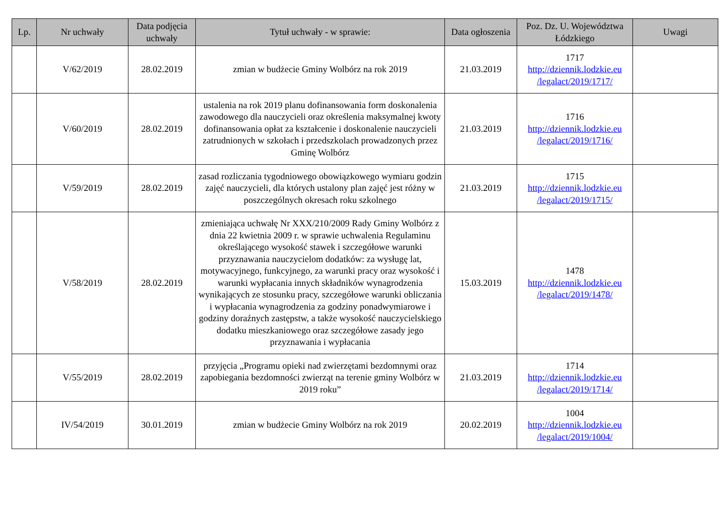| Lp. | Nr uchwały | Data podjęcia uchwały | Tytuł uchwały - w sprawie: | Data ogłoszenia | Poz. Dz. U. Województwa Łódzkiego | Uwagi |
| --- | --- | --- | --- | --- | --- | --- |
| | V/62/2019 | 28.02.2019 | zmian w budżecie Gminy Wolbórz na rok 2019 | 21.03.2019 | 1717 http://dziennik.lodzkie.eu /legalact/2019/1717/ | |
| | V/60/2019 | 28.02.2019 | ustalenia na rok 2019 planu dofinansowania form doskonalenia zawodowego dla nauczycieli oraz określenia maksymalnej kwoty dofinansowania opłat za kształcenie i doskonalenie nauczycieli zatrudnionych w szkołach i przedszkolach prowadzonych przez Gminę Wolbórz | 21.03.2019 | 1716 http://dziennik.lodzkie.eu /legalact/2019/1716/ | |
| | V/59/2019 | 28.02.2019 | zasad rozliczania tygodniowego obowiązkowego wymiaru godzin zajęć nauczycieli, dla których ustalony plan zajęć jest różny w poszczególnych okresach roku szkolnego | 21.03.2019 | 1715 http://dziennik.lodzkie.eu /legalact/2019/1715/ | |
| | V/58/2019 | 28.02.2019 | zmieniająca uchwałę Nr XXX/210/2009 Rady Gminy Wolbórz z dnia 22 kwietnia 2009 r. w sprawie uchwalenia Regulaminu określającego wysokość stawek i szczegółowe warunki przyznawania nauczycielom dodatków: za wysługę lat, motywacyjnego, funkcyjnego, za warunki pracy oraz wysokość i warunki wypłacania innych składników wynagrodzenia wynikających ze stosunku pracy, szczegółowe warunki obliczania i wypłacania wynagrodzenia za godziny ponadwymiarowe i godziny doraźnych zastępstw, a także wysokość nauczycielskiego dodatku mieszkaniowego oraz szczegółowe zasady jego przyznawania i wypłacania | 15.03.2019 | 1478 http://dziennik.lodzkie.eu /legalact/2019/1478/ | |
| | V/55/2019 | 28.02.2019 | przyjęcia „Programu opieki nad zwierzętami bezdomnymi oraz zapobiegania bezdomności zwierząt na terenie gminy Wolbórz w 2019 roku” | 21.03.2019 | 1714 http://dziennik.lodzkie.eu /legalact/2019/1714/ | |
| | IV/54/2019 | 30.01.2019 | zmian w budżecie Gminy Wolbórz na rok 2019 | 20.02.2019 | 1004 http://dziennik.lodzkie.eu /legalact/2019/1004/ | |